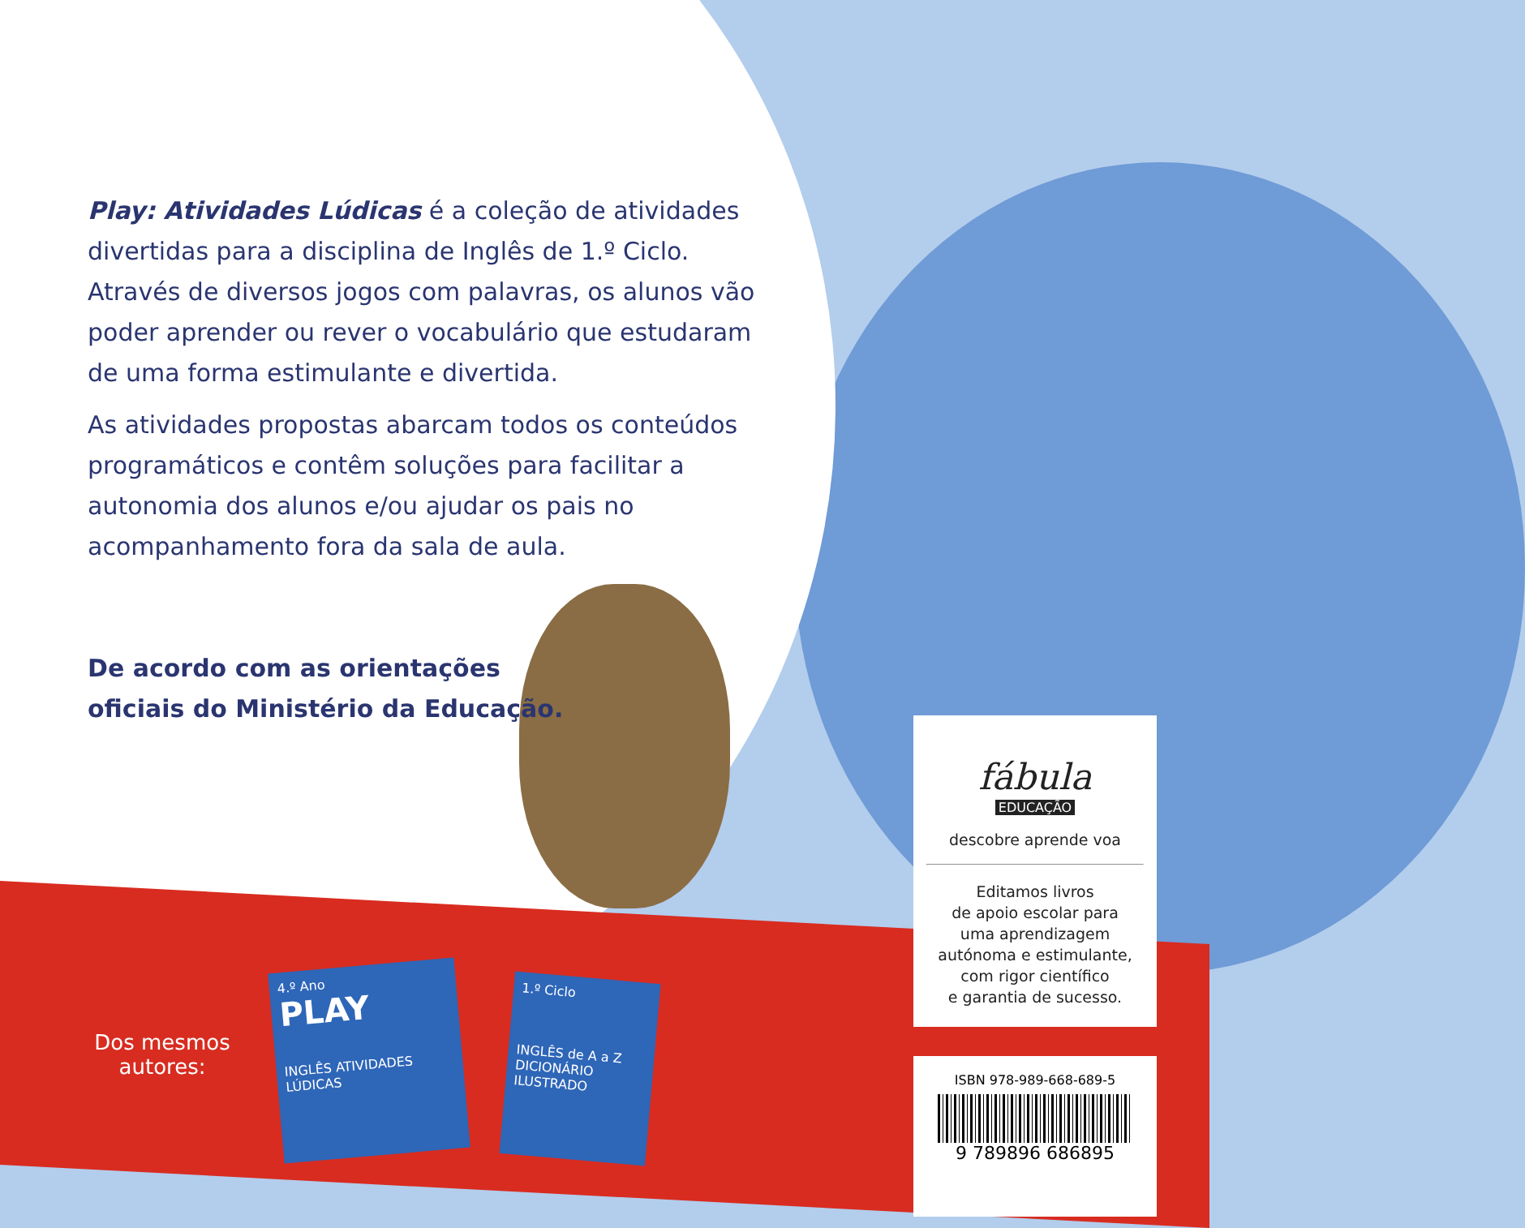Play: Atividades Lúdicas é a coleção de atividades divertidas para a disciplina de Inglês de 1.º Ciclo. Através de diversos jogos com palavras, os alunos vão poder aprender ou rever o vocabulário que estudaram de uma forma estimulante e divertida.
As atividades propostas abarcam todos os conteúdos programáticos e contêm soluções para facilitar a autonomia dos alunos e/ou ajudar os pais no acompanhamento fora da sala de aula.
De acordo com as orientações
oficiais do Ministério da Educação.
Dos mesmos autores:
4.º Ano
PLAY
INGLÊS ATIVIDADES LÚDICAS
1.º Ciclo
INGLÊS de A a Z
DICIONÁRIO ILUSTRADO
fábula
EDUCAÇÃO
descobre aprende voa
Editamos livros
de apoio escolar para
uma aprendizagem
autónoma e estimulante,
com rigor científico
e garantia de sucesso.
ISBN 978-989-668-689-5
9 789896 686895